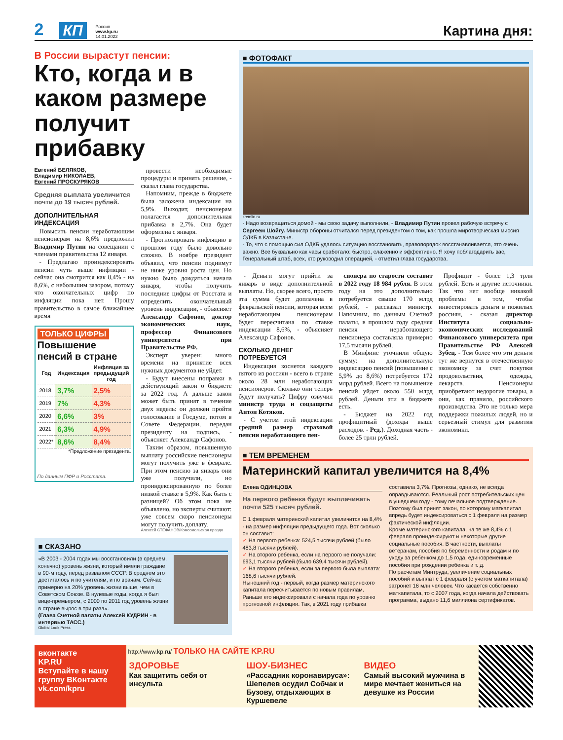2 КП Россия
www.kp.ru
14.01.2022 Картина дня:
В России вырастут пенсии:
Кто, когда и в каком размере получит прибавку
Евгений БЕЛЯКОВ,
Владимир НИКОЛАЕВ,
Евгений ПРОСКУРЯКОВ
Средняя выплата увеличится почти до 19 тысяч рублей.
ДОПОЛНИТЕЛЬНАЯ ИНДЕКСАЦИЯ
Повысить пенсии неработающим пенсионерам на 8,6% предложил Владимир Путин на совещании с членами правительства 12 января.
- Предлагаю проиндексировать пенсии чуть выше инфляции - сейчас она смотрится как 8,4% - на 8,6%, с небольшим зазором, потому что окончательных цифр по инфляции пока нет. Прошу правительство в самое ближайшее время
ТОЛЬКО ЦИФРЫ
Повышение пенсий в стране
| Год | Индексация | Инфляция за предыдущий год |
| --- | --- | --- |
| 2018 | 3,7% | 2,5% |
| 2019 | 7% | 4,3% |
| 2020 | 6,6% | 3% |
| 2021 | 6,3% | 4,9% |
| 2022* | 8,6% | 8,4% |
*Предложение президента.
По данным ПФР и Росстата.
провести необходимые процедуры и принять решение, - сказал глава государства.
Напомним, прежде в бюджете была заложена индексация на 5,9%. Выходит, пенсионерам полагается дополнительная прибавка в 2,7%. Она будет оформлена с января.
- Прогнозировать инфляцию в прошлом году было довольно сложно. В ноябре президент объявил, что пенсии поднимут не ниже уровня роста цен. Но нужно было дождаться начала января, чтобы получить последние цифры от Росстата и определить окончательный уровень индексации, - объясняет Александр Сафонов, доктор экономических наук, профессор Финансового университета при Правительстве РФ.
Эксперт уверен: много времени на принятие всех нужных документов не уйдет.
- Будут внесены поправки в действующий закон о бюджете за 2022 год. А дальше закон может быть принят в течение двух недель: он должен пройти голосование в Госдуме, потом в Совете Федерации, передан президенту на подпись, - объясняет Александр Сафонов.
Таким образом, повышенную выплату российские пенсионеры могут получить уже в феврале. При этом пенсию за январь они уже получили, но проиндексированную по более низкой ставке в 5,9%. Как быть с разницей? Об этом пока не объявлено, но эксперты считают: уже совсем скоро пенсионеры могут получить доплату.
Алексей СТЕФАНОВ/Комсомольская правда
■ СКАЗАНО
«В 2003 - 2004 годах мы восстановили (в среднем, конечно) уровень жизни, который имели граждане в 90-м году, перед развалом СССР. В среднем это достигалось и по учителям, и по врачам. Сейчас примерно на 20% уровень жизни выше, чем в Советском Союзе. В нулевые годы, когда я был вице-премьером, с 2000 по 2011 год уровень жизни в стране вырос в три раза».
(Глава Счетной палаты Алексей КУДРИН - в интервью ТАСС.)
Global Look Press
■ ФОТОФАКТ
kremlin.ru
- Надо возвращаться домой - мы свою задачу выполнили, - Владимир Путин провел рабочую встречу с Сергеем Шойгу. Министр обороны отчитался перед президентом о том, как прошла миротворческая миссия ОДКБ в Казахстане.
- То, что с помощью сил ОДКБ удалось ситуацию восстановить, правопорядок восстанавливается, это очень важно. Все буквально как часы сработало: быстро, слаженно и эффективно. Я хочу поблагодарить вас, Генеральный штаб, всех, кто руководил операцией, - отметил глава государства.
- Деньги могут прийти за январь в виде дополнительной выплаты. Но, скорее всего, просто эта сумма будет доплачена в февральской пенсии, которая всем неработающим пенсионерам будет пересчитана по ставке индексации 8,6%, - объясняет Александр Сафонов.
СКОЛЬКО ДЕНЕГ ПОТРЕБУЕТСЯ
Индексация коснется каждого пятого из россиян - всего в стране около 28 млн неработающих пенсионеров. Сколько они теперь будут получать? Цифру озвучил министр труда и соцзащиты Антон Котяков.
- С учетом этой индексации средний размер страховой пенсии неработающего пен-
сионера по старости составит в 2022 году 18 984 рубля. В этом году на это дополнительно потребуется свыше 170 млрд рублей, - рассказал министр. Напомним, по данным Счетной палаты, в прошлом году средняя пенсия неработающего пенсионера составляла примерно 17,5 тысячи рублей.
В Минфине уточнили общую сумму: на дополнительную индексацию пенсий (повышение с 5,9% до 8,6%) потребуется 172 млрд рублей. Всего на повышение пенсий уйдет около 550 млрд рублей. Деньги эти в бюджете есть.
- Бюджет на 2022 год профицитный (доходы выше расходов. - Ред.). Доходная часть - более 25 трлн рублей.
Профицит - более 1,3 трлн рублей. Есть и другие источники. Так что нет вообще никакой проблемы в том, чтобы инвестировать деньги в пожилых россиян, - сказал директор Института социально-экономических исследований Финансового университета при Правительстве РФ Алексей Зубец. - Тем более что эти деньги тут же вернутся в отечественную экономику за счет покупки продовольствия, одежды, лекарств. Пенсионеры приобретают недорогие товары, а они, как правило, российского производства. Это не только мера поддержки пожилых людей, но и серьезный стимул для развития экономики.
■ ТЕМ ВРЕМЕНЕМ
Материнский капитал увеличится на 8,4%
Елена ОДИНЦОВА
На первого ребенка будут выплачивать почти 525 тысяч рублей.
С 1 февраля материнский капитал увеличится на 8,4% - на размер инфляции предыдущего года. Вот сколько он составит:
✓ На первого ребенка: 524,5 тысячи рублей (было 483,8 тысячи рублей).
✓ На второго ребенка, если на первого не получали: 693,1 тысячи рублей (было 639,4 тысячи рублей).
✓ На второго ребенка, если за первого была выплата: 168,6 тысячи рублей.
Нынешний год - первый, когда размер материнского капитала пересчитывается по новым правилам. Раньше его индексировали с начала года по уровню прогнозной инфляции. Так, в 2021 году прибавка
составила 3,7%. Прогнозы, однако, не всегда оправдываются. Реальный рост потребительских цен в ушедшем году - тому печальное подтверждение. Поэтому был принят закон, по которому маткапитал впредь будет индексироваться с 1 февраля на размер фактической инфляции.
Кроме материнского капитала, на те же 8,4% с 1 февраля проиндексируют и некоторые другие социальные пособия. В частности, выплаты ветеранам, пособия по беременности и родам и по уходу за ребенком до 1,5 года, единовременные пособия при рождении ребенка и т. д.
По расчетам Минтруда, увеличение социальных пособий и выплат с 1 февраля (с учетом маткапитала) затронет 16 млн человек. Что касается собственно маткапитала, то с 2007 года, когда начала действовать программа, выдано 11,6 миллиона сертификатов.
вконтакте
KP.RU
Вступайте в нашу группу ВКонтакте vk.com/kpru
http://www.kp.ru/ ТОЛЬКО НА САЙТЕ KP.RU
ЗДОРОВЬЕ
Как защитить себя от инсульта
ШОУ-БИЗНЕС
«Рассадник коронавируса»: Шепелев осудил Собчак и Бузову, отдыхающих в Куршевеле
ВИДЕО
Самый высокий мужчина в мире мечтает жениться на девушке из России